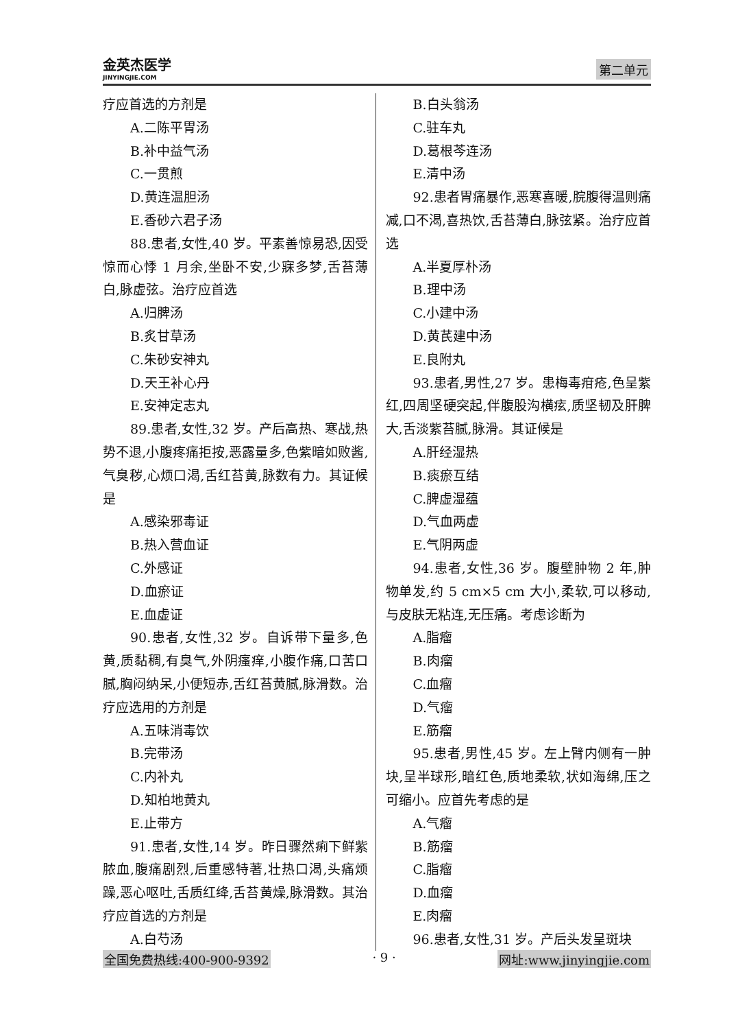金英杰医学
JINYINGJIE.COM
第二单元
疗应首选的方剂是
A.二陈平胃汤
B.补中益气汤
C.一贯煎
D.黄连温胆汤
E.香砂六君子汤
88.患者,女性,40 岁。平素善惊易恐,因受惊而心悸 1 月余,坐卧不安,少寐多梦,舌苔薄白,脉虚弦。治疗应首选
A.归脾汤
B.炙甘草汤
C.朱砂安神丸
D.天王补心丹
E.安神定志丸
89.患者,女性,32 岁。产后高热、寒战,热势不退,小腹疼痛拒按,恶露量多,色紫暗如败酱,气臭秽,心烦口渴,舌红苔黄,脉数有力。其证候是
A.感染邪毒证
B.热入营血证
C.外感证
D.血瘀证
E.血虚证
90.患者,女性,32 岁。自诉带下量多,色黄,质黏稠,有臭气,外阴瘙痒,小腹作痛,口苦口腻,胸闷纳呆,小便短赤,舌红苔黄腻,脉滑数。治疗应选用的方剂是
A.五味消毒饮
B.完带汤
C.内补丸
D.知柏地黄丸
E.止带方
91.患者,女性,14 岁。昨日骤然痢下鲜紫脓血,腹痛剧烈,后重感特著,壮热口渴,头痛烦躁,恶心呕吐,舌质红绛,舌苔黄燥,脉滑数。其治疗应首选的方剂是
A.白芍汤
B.白头翁汤
C.驻车丸
D.葛根芩连汤
E.清中汤
92.患者胃痛暴作,恶寒喜暖,脘腹得温则痛减,口不渴,喜热饮,舌苔薄白,脉弦紧。治疗应首选
A.半夏厚朴汤
B.理中汤
C.小建中汤
D.黄芪建中汤
E.良附丸
93.患者,男性,27 岁。患梅毒疳疮,色呈紫红,四周坚硬突起,伴腹股沟横痃,质坚韧及肝脾大,舌淡紫苔腻,脉滑。其证候是
A.肝经湿热
B.痰瘀互结
C.脾虚湿蕴
D.气血两虚
E.气阴两虚
94.患者,女性,36 岁。腹壁肿物 2 年,肿物单发,约 5 cm×5 cm 大小,柔软,可以移动,与皮肤无粘连,无压痛。考虑诊断为
A.脂瘤
B.肉瘤
C.血瘤
D.气瘤
E.筋瘤
95.患者,男性,45 岁。左上臂内侧有一肿块,呈半球形,暗红色,质地柔软,状如海绵,压之可缩小。应首先考虑的是
A.气瘤
B.筋瘤
C.脂瘤
D.血瘤
E.肉瘤
96.患者,女性,31 岁。产后头发呈斑块
全国免费热线:400-900-9392 · 9 · 网址:www.jinyingjie.com